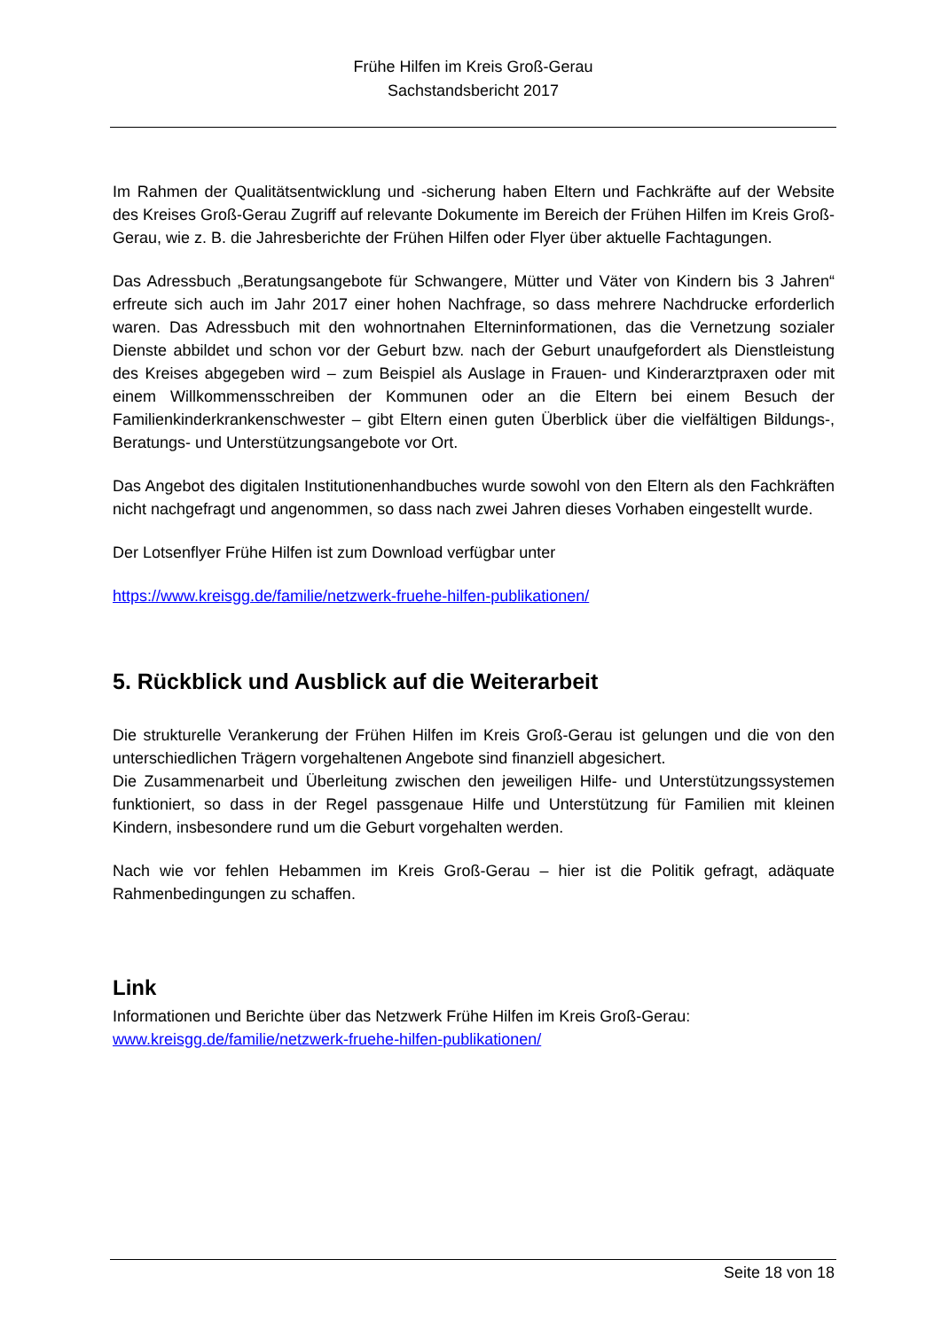Frühe Hilfen im Kreis Groß-Gerau
Sachstandsbericht 2017
Im Rahmen der Qualitätsentwicklung und -sicherung haben Eltern und Fachkräfte auf der Website des Kreises Groß-Gerau Zugriff auf relevante Dokumente im Bereich der Frühen Hilfen im Kreis Groß-Gerau, wie z. B. die Jahresberichte der Frühen Hilfen oder Flyer über aktuelle Fachtagungen.
Das Adressbuch „Beratungsangebote für Schwangere, Mütter und Väter von Kindern bis 3 Jahren“ erfreute sich auch im Jahr 2017 einer hohen Nachfrage, so dass mehrere Nach­drucke erforderlich waren. Das Adressbuch mit den wohnortnahen Elterninformationen, das die Vernetzung sozialer Dienste abbildet und schon vor der Geburt bzw. nach der Geburt unaufgefordert als Dienstleistung des Kreises abgegeben wird – zum Beispiel als Auslage in Frauen- und Kinderarztpraxen oder mit einem Willkommensschreiben der Kommunen oder an die Eltern bei einem Besuch der Familienkinderkrankenschwester – gibt Eltern einen gu­ten Überblick über die vielfältigen Bildungs-, Beratungs- und Unterstützungsangebote vor Ort.
Das Angebot des digitalen Institutionenhandbuches wurde sowohl von den Eltern als den Fachkräften nicht nachgefragt und angenommen, so dass nach zwei Jahren dieses Vorha­ben eingestellt wurde.
Der Lotsenflyer Frühe Hilfen ist zum Download verfügbar unter
https://www.kreisgg.de/familie/netzwerk-fruehe-hilfen-publikationen/
5. Rückblick und Ausblick auf die Weiterarbeit
Die strukturelle Verankerung der Frühen Hilfen im Kreis Groß-Gerau ist gelungen und die von den unterschiedlichen Trägern vorgehaltenen Angebote sind finanziell abgesichert.
Die Zusammenarbeit und Überleitung zwischen den jeweiligen Hilfe- und Unterstützungssys­temen funktioniert, so dass in der Regel passgenaue Hilfe und Unterstützung für Familien mit kleinen Kindern, insbesondere rund um die Geburt vorgehalten werden.
Nach wie vor fehlen Hebammen im Kreis Groß-Gerau – hier ist die Politik gefragt, adäquate Rahmenbedingungen zu schaffen.
Link
Informationen und Berichte über das Netzwerk Frühe Hilfen im Kreis Groß-Gerau:
www.kreisgg.de/familie/netzwerk-fruehe-hilfen-publikationen/
Seite 18 von 18